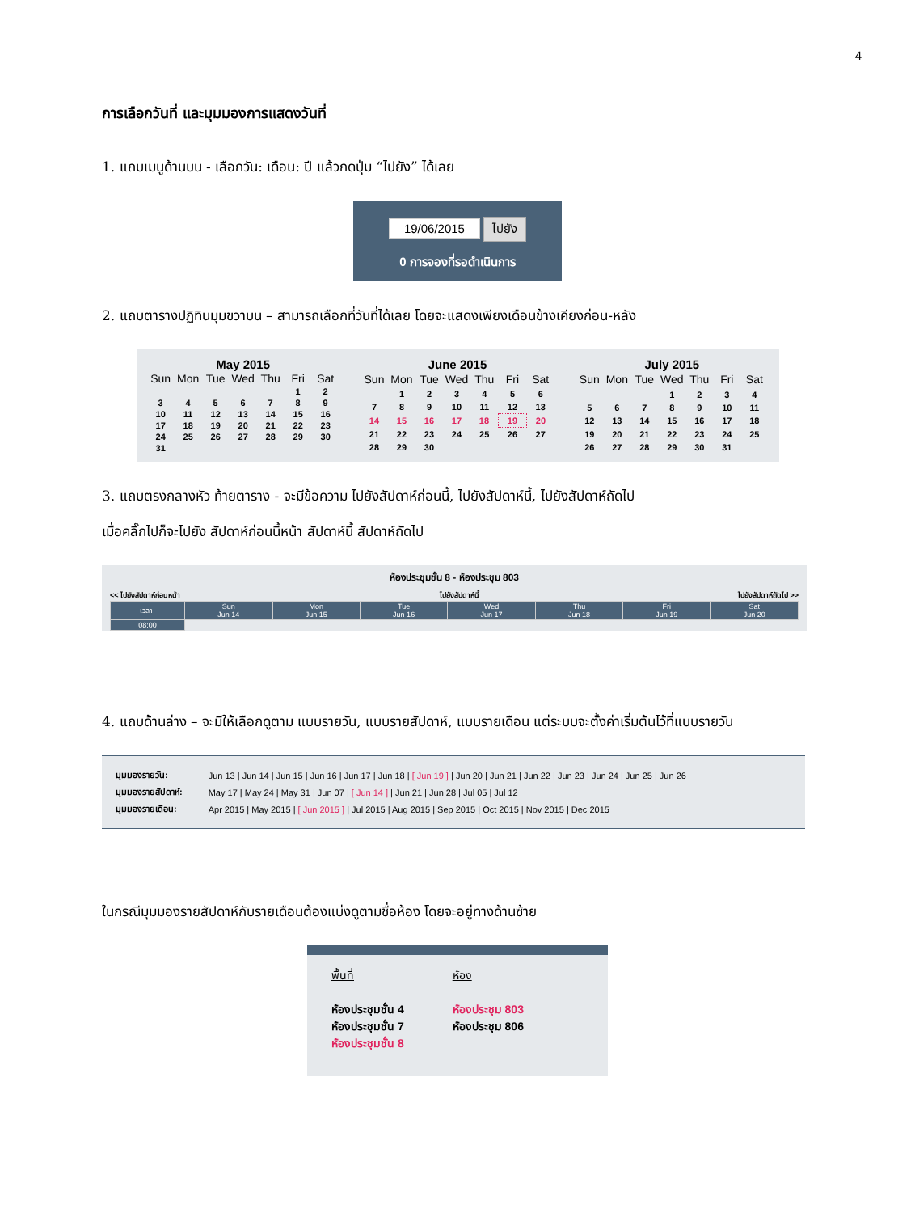4
การเลือกวันที่ และมุมมองการแสดงวันที่
1. แถบเมนูด้านบน - เลือกวัน: เดือน: ปี แล้วกดปุ่ม “ไปยัง” ได้เลย
19/06/2015 ไปยัง
0 การจองที่รอดำเนินการ
2. แถบตารางปฏิทินมุมขวาบน – สามารถเลือกที่วันที่ได้เลย โดยจะแสดงเพียงเดือนข้างเคียงก่อน-หลัง
May 2015
| Sun | Mon | Tue | Wed | Thu | Fri | Sat |
| --- | --- | --- | --- | --- | --- | --- |
| | | | | | 1 | 2 |
| 3 | 4 | 5 | 6 | 7 | 8 | 9 |
| 10 | 11 | 12 | 13 | 14 | 15 | 16 |
| 17 | 18 | 19 | 20 | 21 | 22 | 23 |
| 24 | 25 | 26 | 27 | 28 | 29 | 30 |
| 31 | | | | | | |
June 2015
| Sun | Mon | Tue | Wed | Thu | Fri | Sat |
| --- | --- | --- | --- | --- | --- | --- |
| | 1 | 2 | 3 | 4 | 5 | 6 |
| 7 | 8 | 9 | 10 | 11 | 12 | 13 |
| 14 | 15 | 16 | 17 | 18 | 19 | 20 |
| 21 | 22 | 23 | 24 | 25 | 26 | 27 |
| 28 | 29 | 30 | | | | |
July 2015
| Sun | Mon | Tue | Wed | Thu | Fri | Sat |
| --- | --- | --- | --- | --- | --- | --- |
| | | | 1 | 2 | 3 | 4 |
| 5 | 6 | 7 | 8 | 9 | 10 | 11 |
| 12 | 13 | 14 | 15 | 16 | 17 | 18 |
| 19 | 20 | 21 | 22 | 23 | 24 | 25 |
| 26 | 27 | 28 | 29 | 30 | 31 | |
3. แถบตรงกลางหัว ท้ายตาราง - จะมีข้อความ ไปยังสัปดาห์ก่อนนี้, ไปยังสัปดาห์นี้, ไปยังสัปดาห์ถัดไป
เมื่อคลิ๊กไปก็จะไปยัง สัปดาห์ก่อนนี้หน้า สัปดาห์นี้ สัปดาห์ถัดไป
ห้องประชุมชั้น 8 - ห้องประชุม 803
<< ไปยังสัปดาห์ก่อนหน้า ไปยังสัปดาห์นี้ ไปยังสัปดาห์ถัดไป >>
| เวลา: | Sun Jun 14 | Mon Jun 15 | Tue Jun 16 | Wed Jun 17 | Thu Jun 18 | Fri Jun 19 | Sat Jun 20 |
| --- | --- | --- | --- | --- | --- | --- | --- |
| 08:00 | | | | | | | |
4. แถบด้านล่าง – จะมีให้เลือกดูตาม แบบรายวัน, แบบรายสัปดาห์, แบบรายเดือน แต่ระบบจะตั้งค่าเริ่มต้นไว้ที่แบบรายวัน
| มุมมองรายวัน: | Jun 13 / Jun 14 / Jun 15 / Jun 16 / Jun 17 / Jun 18 / [ Jun 19 ] / Jun 20 / Jun 21 / Jun 22 / Jun 23 / Jun 24 / Jun 25 / Jun 26 |
| มุมมองรายสัปดาห์: | May 17 / May 24 / May 31 / Jun 07 / [ Jun 14 ] / Jun 21 / Jun 28 / Jul 05 / Jul 12 |
| มุมมองรายเดือน: | Apr 2015 / May 2015 / [ Jun 2015 ] / Jul 2015 / Aug 2015 / Sep 2015 / Oct 2015 / Nov 2015 / Dec 2015 |
ในกรณีมุมมองรายสัปดาห์กับรายเดือนต้องแบ่งดูตามชื่อห้อง โดยจะอยู่ทางด้านซ้าย
พื้นที่
ห้องประชุมชั้น 4
ห้องประชุมชั้น 7
ห้องประชุมชั้น 8
ห้อง
ห้องประชุม 803
ห้องประชุม 806